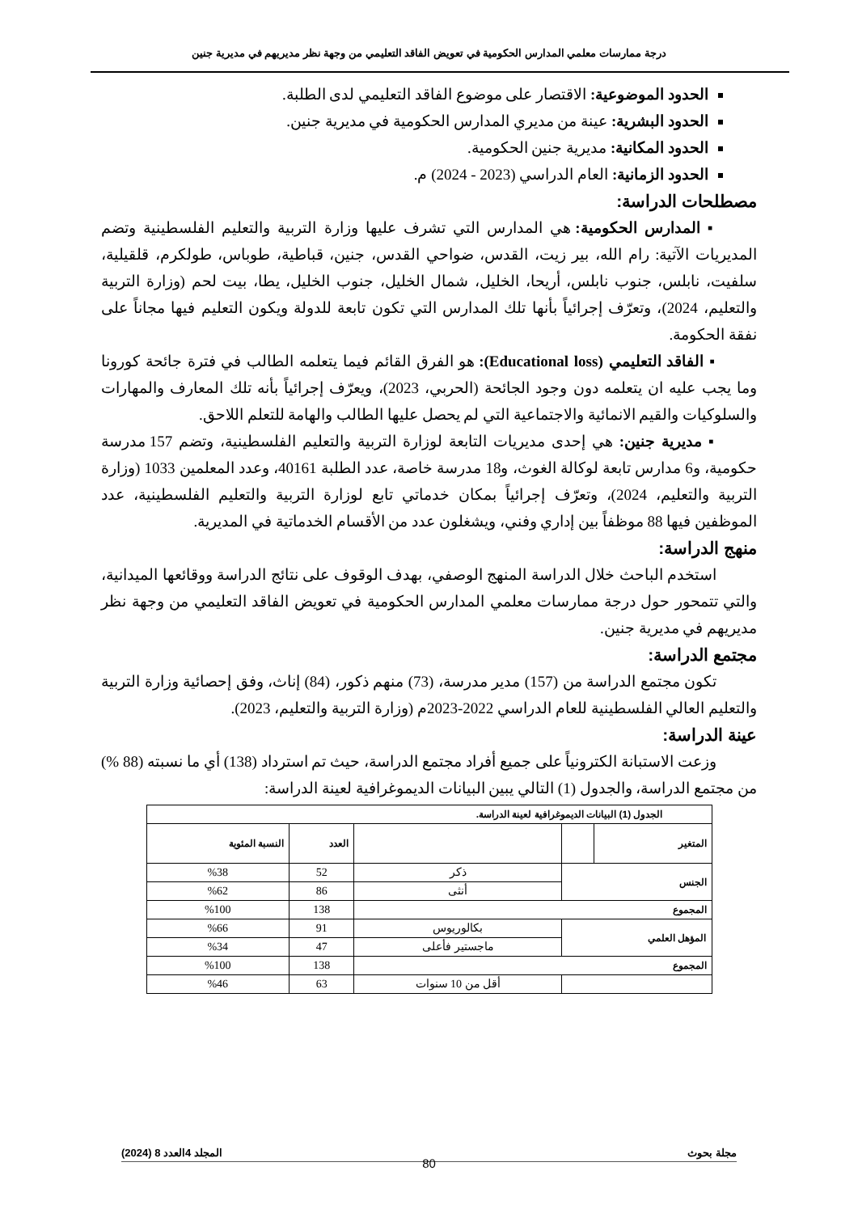درجة ممارسات معلمي المدارس الحكومية في تعويض الفاقد التعليمي من وجهة نظر مديريهم في مديرية جنين
الحدود الموضوعية: الاقتصار على موضوع الفاقد التعليمي لدى الطلبة.
الحدود البشرية: عينة من مديري المدارس الحكومية في مديرية جنين.
الحدود المكانية: مديرية جنين الحكومية.
الحدود الزمانية: العام الدراسي (2023 - 2024) م.
مصطلحات الدراسة:
▪ المدارس الحكومية: هي المدارس التي تشرف عليها وزارة التربية والتعليم الفلسطينية وتضم المديريات الآتية: رام الله، بير زيت، القدس، ضواحي القدس، جنين، قباطية، طوباس، طولكرم، قلقيلية، سلفيت، نابلس، جنوب نابلس، أريحا، الخليل، شمال الخليل، جنوب الخليل، يطا، بيت لحم (وزارة التربية والتعليم، 2024)، وتعرّف إجرائياً بأنها تلك المدارس التي تكون تابعة للدولة ويكون التعليم فيها مجاناً على نفقة الحكومة.
▪ الفاقد التعليمي (Educational loss): هو الفرق القائم فيما يتعلمه الطالب في فترة جائحة كورونا وما يجب عليه ان يتعلمه دون وجود الجائحة (الحربي، 2023)، ويعرّف إجرائياً بأنه تلك المعارف والمهارات والسلوكيات والقيم الانمائية والاجتماعية التي لم يحصل عليها الطالب والهامة للتعلم اللاحق.
▪ مديرية جنين: هي إحدى مديريات التابعة لوزارة التربية والتعليم الفلسطينية، وتضم 157 مدرسة حكومية، و6 مدارس تابعة لوكالة الغوث، و18 مدرسة خاصة، عدد الطلبة 40161، وعدد المعلمين 1033 (وزارة التربية والتعليم، 2024)، وتعرّف إجرائياً بمكان خدماتي تابع لوزارة التربية والتعليم الفلسطينية، عدد الموظفين فيها 88 موظفاً بين إداري وفني، ويشغلون عدد من الأقسام الخدماتية في المديرية.
منهج الدراسة:
استخدم الباحث خلال الدراسة المنهج الوصفي، بهدف الوقوف على نتائج الدراسة ووقائعها الميدانية، والتي تتمحور حول درجة ممارسات معلمي المدارس الحكومية في تعويض الفاقد التعليمي من وجهة نظر مديريهم في مديرية جنين.
مجتمع الدراسة:
تكون مجتمع الدراسة من (157) مدير مدرسة، (73) منهم ذكور، (84) إناث، وفق إحصائية وزارة التربية والتعليم العالي الفلسطينية للعام الدراسي 2022-2023م (وزارة التربية والتعليم، 2023).
عينة الدراسة:
وزعت الاستبانة الكترونياً على جميع أفراد مجتمع الدراسة، حيث تم استرداد (138) أي ما نسبته (88 %) من مجتمع الدراسة، والجدول (1) التالي يبين البيانات الديموغرافية لعينة الدراسة:
| الجدول (1) البيانات الديموغرافية لعينة الدراسة. | | | | |
| --- | --- | --- | --- | --- |
| المتغير | | | العدد | النسبة المئوية |
| الجنس | | ذكر | 52 | %38 |
| | | أنثى | 86 | %62 |
| المجموع | | | 138 | %100 |
| المؤهل العلمي | | بكالوريوس | 91 | %66 |
| | | ماجستير فأعلى | 47 | %34 |
| المجموع | | | 138 | %100 |
| | | أقل من 10 سنوات | 63 | %46 |
مجلة بحوث المجلد 4العدد 8 (2024)
80